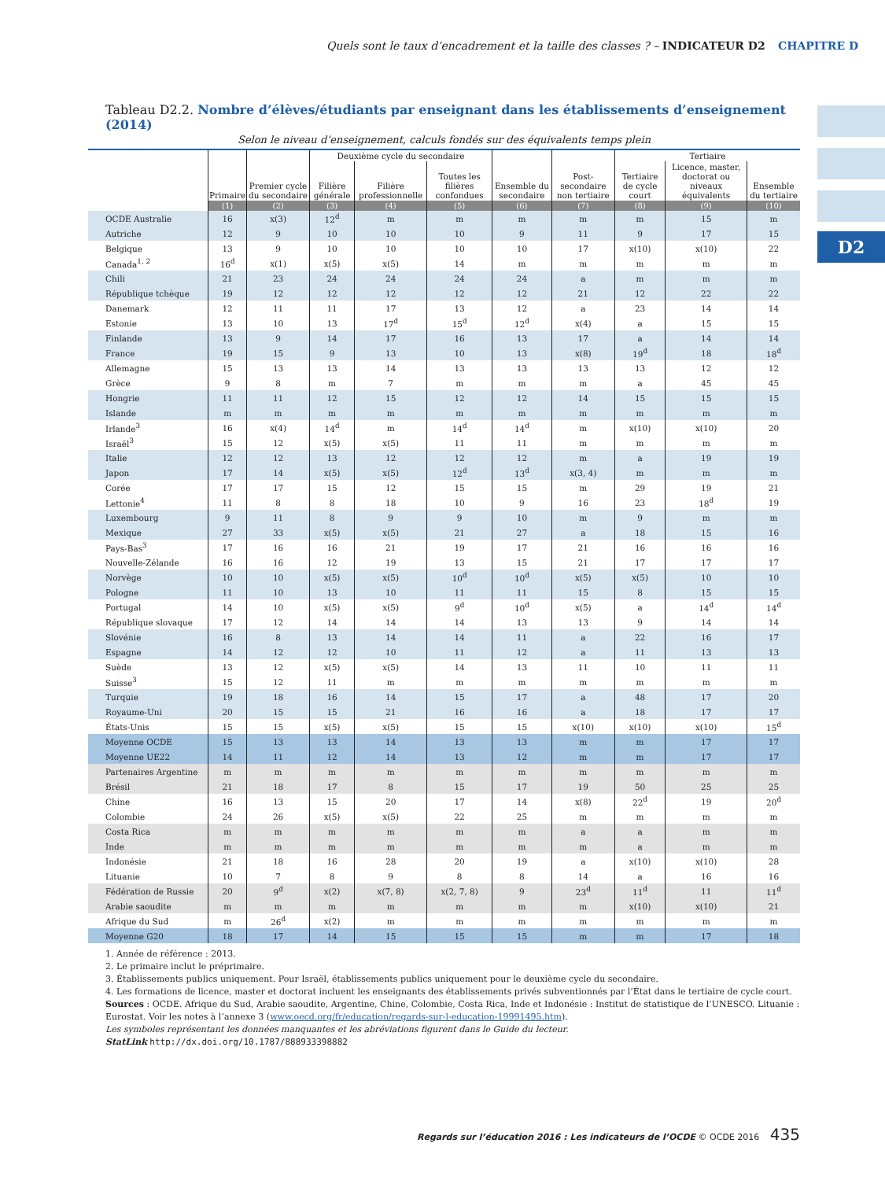Quels sont le taux d’encadrement et la taille des classes ? – INDICATEUR D2 CHAPITRE D
D2
Tableau D2.2. Nombre d’élèves/étudiants par enseignant dans les établissements d’enseignement (2014)
Selon le niveau d’enseignement, calculs fondés sur des équivalents temps plein
| | Primaire | Premier cycle du secondaire | Deuxième cycle du secondaire | | | Ensemble du secondaire | Post-secondaire non tertiaire | Tertiaire | | |
| --- | --- | --- | --- | --- | --- | --- | --- | --- | --- | --- |
| | | | Filière générale | Filière professionnelle | Toutes les filières confondues | | | Tertiaire de cycle court | Licence, master, doctorat ou niveaux équivalents | Ensemble du tertiaire |
| | (1) | (2) | (3) | (4) | (5) | (6) | (7) | (8) | (9) | (10) |
| OCDE Australie | 16 | x(3) | 12<sup>d</sup> | m | m | m | m | m | 15 | m |
| Autriche | 12 | 9 | 10 | 10 | 10 | 9 | 11 | 9 | 17 | 15 |
| Belgique | 13 | 9 | 10 | 10 | 10 | 10 | 17 | x(10) | x(10) | 22 |
| Canada<sup>1, 2</sup> | 16<sup>d</sup> | x(1) | x(5) | x(5) | 14 | m | m | m | m | m |
| Chili | 21 | 23 | 24 | 24 | 24 | 24 | a | m | m | m |
| République tchèque | 19 | 12 | 12 | 12 | 12 | 12 | 21 | 12 | 22 | 22 |
| Danemark | 12 | 11 | 11 | 17 | 13 | 12 | a | 23 | 14 | 14 |
| Estonie | 13 | 10 | 13 | 17<sup>d</sup> | 15<sup>d</sup> | 12<sup>d</sup> | x(4) | a | 15 | 15 |
| Finlande | 13 | 9 | 14 | 17 | 16 | 13 | 17 | a | 14 | 14 |
| France | 19 | 15 | 9 | 13 | 10 | 13 | x(8) | 19<sup>d</sup> | 18 | 18<sup>d</sup> |
| Allemagne | 15 | 13 | 13 | 14 | 13 | 13 | 13 | 13 | 12 | 12 |
| Grèce | 9 | 8 | m | 7 | m | m | m | a | 45 | 45 |
| Hongrie | 11 | 11 | 12 | 15 | 12 | 12 | 14 | 15 | 15 | 15 |
| Islande | m | m | m | m | m | m | m | m | m | m |
| Irlande<sup>3</sup> | 16 | x(4) | 14<sup>d</sup> | m | 14<sup>d</sup> | 14<sup>d</sup> | m | x(10) | x(10) | 20 |
| Israël<sup>3</sup> | 15 | 12 | x(5) | x(5) | 11 | 11 | m | m | m | m |
| Italie | 12 | 12 | 13 | 12 | 12 | 12 | m | a | 19 | 19 |
| Japon | 17 | 14 | x(5) | x(5) | 12<sup>d</sup> | 13<sup>d</sup> | x(3, 4) | m | m | m |
| Corée | 17 | 17 | 15 | 12 | 15 | 15 | m | 29 | 19 | 21 |
| Lettonie<sup>4</sup> | 11 | 8 | 8 | 18 | 10 | 9 | 16 | 23 | 18<sup>d</sup> | 19 |
| Luxembourg | 9 | 11 | 8 | 9 | 9 | 10 | m | 9 | m | m |
| Mexique | 27 | 33 | x(5) | x(5) | 21 | 27 | a | 18 | 15 | 16 |
| Pays-Bas<sup>3</sup> | 17 | 16 | 16 | 21 | 19 | 17 | 21 | 16 | 16 | 16 |
| Nouvelle-Zélande | 16 | 16 | 12 | 19 | 13 | 15 | 21 | 17 | 17 | 17 |
| Norvège | 10 | 10 | x(5) | x(5) | 10<sup>d</sup> | 10<sup>d</sup> | x(5) | x(5) | 10 | 10 |
| Pologne | 11 | 10 | 13 | 10 | 11 | 11 | 15 | 8 | 15 | 15 |
| Portugal | 14 | 10 | x(5) | x(5) | 9<sup>d</sup> | 10<sup>d</sup> | x(5) | a | 14<sup>d</sup> | 14<sup>d</sup> |
| République slovaque | 17 | 12 | 14 | 14 | 14 | 13 | 13 | 9 | 14 | 14 |
| Slovénie | 16 | 8 | 13 | 14 | 14 | 11 | a | 22 | 16 | 17 |
| Espagne | 14 | 12 | 12 | 10 | 11 | 12 | a | 11 | 13 | 13 |
| Suède | 13 | 12 | x(5) | x(5) | 14 | 13 | 11 | 10 | 11 | 11 |
| Suisse<sup>3</sup> | 15 | 12 | 11 | m | m | m | m | m | m | m |
| Turquie | 19 | 18 | 16 | 14 | 15 | 17 | a | 48 | 17 | 20 |
| Royaume-Uni | 20 | 15 | 15 | 21 | 16 | 16 | a | 18 | 17 | 17 |
| États-Unis | 15 | 15 | x(5) | x(5) | 15 | 15 | x(10) | x(10) | x(10) | 15<sup>d</sup> |
| Moyenne OCDE | 15 | 13 | 13 | 14 | 13 | 13 | m | m | 17 | 17 |
| Moyenne UE22 | 14 | 11 | 12 | 14 | 13 | 12 | m | m | 17 | 17 |
| Partenaires Argentine | m | m | m | m | m | m | m | m | m | m |
| Brésil | 21 | 18 | 17 | 8 | 15 | 17 | 19 | 50 | 25 | 25 |
| Chine | 16 | 13 | 15 | 20 | 17 | 14 | x(8) | 22<sup>d</sup> | 19 | 20<sup>d</sup> |
| Colombie | 24 | 26 | x(5) | x(5) | 22 | 25 | m | m | m | m |
| Costa Rica | m | m | m | m | m | m | a | a | m | m |
| Inde | m | m | m | m | m | m | m | a | m | m |
| Indonésie | 21 | 18 | 16 | 28 | 20 | 19 | a | x(10) | x(10) | 28 |
| Lituanie | 10 | 7 | 8 | 9 | 8 | 8 | 14 | a | 16 | 16 |
| Fédération de Russie | 20 | 9<sup>d</sup> | x(2) | x(7, 8) | x(2, 7, 8) | 9 | 23<sup>d</sup> | 11<sup>d</sup> | 11 | 11<sup>d</sup> |
| Arabie saoudite | m | m | m | m | m | m | m | x(10) | x(10) | 21 |
| Afrique du Sud | m | 26<sup>d</sup> | x(2) | m | m | m | m | m | m | m |
| Moyenne G20 | 18 | 17 | 14 | 15 | 15 | 15 | m | m | 17 | 18 |
1. Année de référence : 2013.
2. Le primaire inclut le préprimaire.
3. Établissements publics uniquement. Pour Israël, établissements publics uniquement pour le deuxième cycle du secondaire.
4. Les formations de licence, master et doctorat incluent les enseignants des établissements privés subventionnés par l’État dans le tertiaire de cycle court.
Sources : OCDE. Afrique du Sud, Arabie saoudite, Argentine, Chine, Colombie, Costa Rica, Inde et Indonésie : Institut de statistique de l’UNESCO. Lituanie : Eurostat. Voir les notes à l’annexe 3 (www.oecd.org/fr/education/regards-sur-l-education-19991495.htm).
Les symboles représentant les données manquantes et les abréviations figurent dans le Guide du lecteur.
StatLink http://dx.doi.org/10.1787/888933398882
Regards sur l’éducation 2016 : Les indicateurs de l’OCDE © OCDE 2016 435